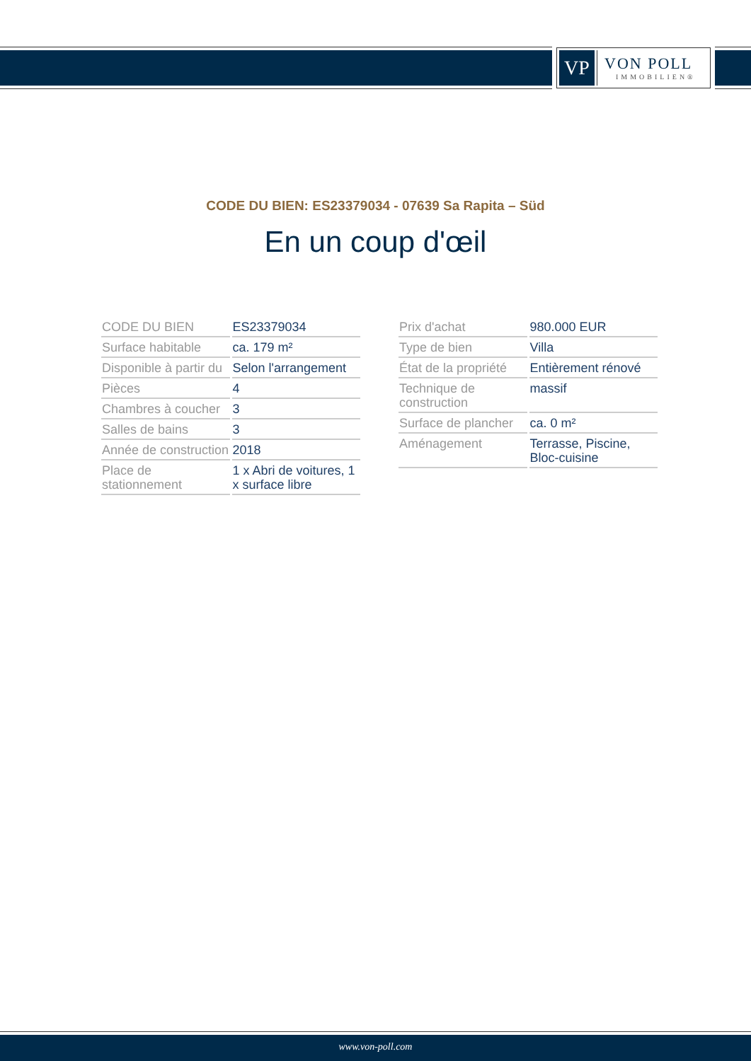VP
VON POLL
IMMOBILIEN®
CODE DU BIEN: ES23379034 - 07639 Sa Rapita – Süd
En un coup d'œil
| CODE DU BIEN | ES23379034 |
| Surface habitable | ca. 179 m² |
| Disponible à partir du | Selon l'arrangement |
| Pièces | 4 |
| Chambres à coucher | 3 |
| Salles de bains | 3 |
| Année de construction | 2018 |
| Place de stationnement | 1 x Abri de voitures, 1 x surface libre |
| Prix d'achat | 980.000 EUR |
| Type de bien | Villa |
| État de la propriété | Entièrement rénové |
| Technique de construction | massif |
| Surface de plancher | ca. 0 m² |
| Aménagement | Terrasse, Piscine, Bloc-cuisine |
www.von-poll.com